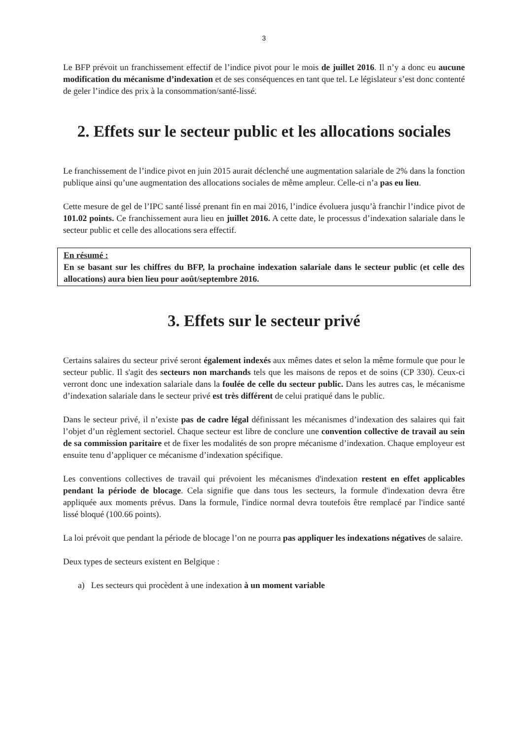3
Le BFP prévoit un franchissement effectif de l’indice pivot pour le mois de juillet 2016. Il n’y a donc eu aucune modification du mécanisme d’indexation et de ses conséquences en tant que tel. Le législateur s’est donc contenté de geler l’indice des prix à la consommation/santé-lissé.
2. Effets sur le secteur public et les allocations sociales
Le franchissement de l’indice pivot en juin 2015 aurait déclenché une augmentation salariale de 2% dans la fonction publique ainsi qu’une augmentation des allocations sociales de même ampleur. Celle-ci n’a pas eu lieu.
Cette mesure de gel de l’IPC santé lissé prenant fin en mai 2016, l’indice évoluera jusqu’à franchir l’indice pivot de 101.02 points. Ce franchissement aura lieu en juillet 2016. A cette date, le processus d’indexation salariale dans le secteur public et celle des allocations sera effectif.
En résumé :
En se basant sur les chiffres du BFP, la prochaine indexation salariale dans le secteur public (et celle des allocations) aura bien lieu pour août/septembre 2016.
3. Effets sur le secteur privé
Certains salaires du secteur privé seront également indexés aux mêmes dates et selon la même formule que pour le secteur public. Il s'agit des secteurs non marchands tels que les maisons de repos et de soins (CP 330). Ceux-ci verront donc une indexation salariale dans la foulée de celle du secteur public. Dans les autres cas, le mécanisme d’indexation salariale dans le secteur privé est très différent de celui pratiqué dans le public.
Dans le secteur privé, il n’existe pas de cadre légal définissant les mécanismes d’indexation des salaires qui fait l’objet d’un règlement sectoriel. Chaque secteur est libre de conclure une convention collective de travail au sein de sa commission paritaire et de fixer les modalités de son propre mécanisme d’indexation. Chaque employeur est ensuite tenu d’appliquer ce mécanisme d’indexation spécifique.
Les conventions collectives de travail qui prévoient les mécanismes d'indexation restent en effet applicables pendant la période de blocage. Cela signifie que dans tous les secteurs, la formule d'indexation devra être appliquée aux moments prévus. Dans la formule, l'indice normal devra toutefois être remplacé par l'indice santé lissé bloqué (100.66 points).
La loi prévoit que pendant la période de blocage l’on ne pourra pas appliquer les indexations négatives de salaire.
Deux types de secteurs existent en Belgique :
a) Les secteurs qui procèdent à une indexation à un moment variable